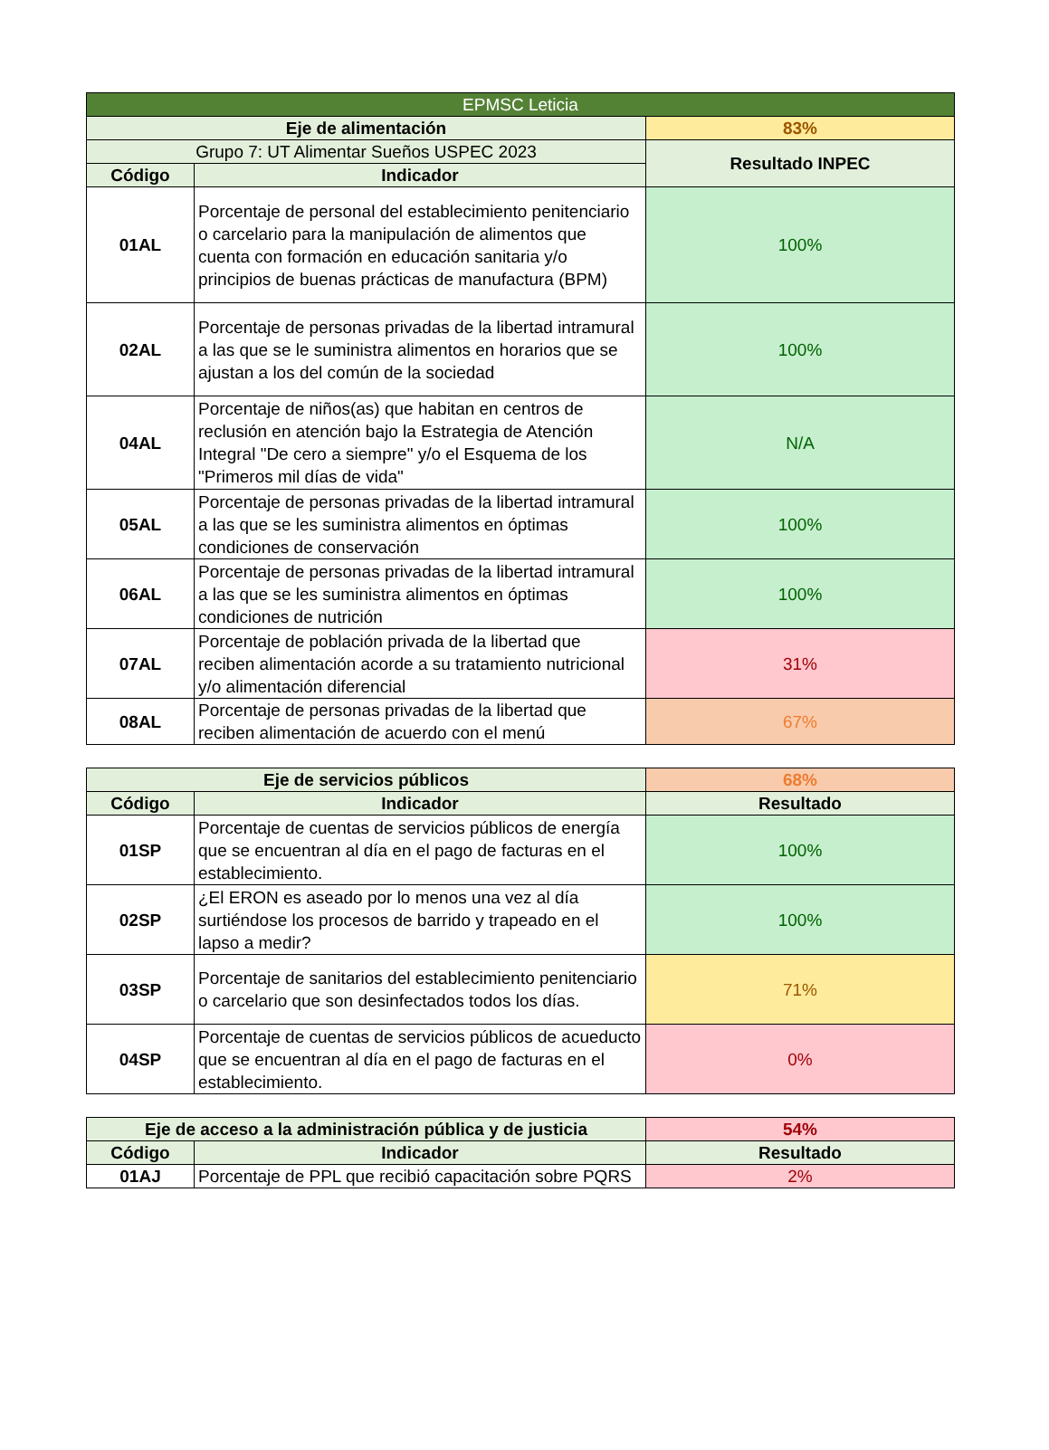| EPMSC Leticia | | |
| Eje de alimentación | | 83% |
| Grupo 7: UT Alimentar Sueños USPEC 2023 | | Resultado INPEC |
| Código | Indicador | |
| 01AL | Porcentaje de personal del establecimiento penitenciario o carcelario para la manipulación de alimentos que cuenta con formación en educación sanitaria y/o principios de buenas prácticas de manufactura (BPM) | 100% |
| 02AL | Porcentaje de personas privadas de la libertad intramural a las que se le suministra alimentos en horarios que se ajustan a los del común de la sociedad | 100% |
| 04AL | Porcentaje de niños(as) que habitan en centros de reclusión en atención bajo la Estrategia de Atención Integral "De cero a siempre" y/o el Esquema de los "Primeros mil días de vida" | N/A |
| 05AL | Porcentaje de personas privadas de la libertad intramural a las que se les suministra alimentos en óptimas condiciones de conservación | 100% |
| 06AL | Porcentaje de personas privadas de la libertad intramural a las que se les suministra alimentos en óptimas condiciones de nutrición | 100% |
| 07AL | Porcentaje de población privada de la libertad que reciben alimentación acorde a su tratamiento nutricional y/o alimentación diferencial | 31% |
| 08AL | Porcentaje de personas privadas de la libertad que reciben alimentación de acuerdo con el menú | 67% |
| Eje de servicios públicos | | 68% |
| Código | Indicador | Resultado |
| 01SP | Porcentaje de cuentas de servicios públicos de energía que se encuentran al día en el pago de facturas en el establecimiento. | 100% |
| 02SP | ¿El ERON es aseado por lo menos una vez al día surtiéndose los procesos de barrido y trapeado en el lapso a medir? | 100% |
| 03SP | Porcentaje de sanitarios del establecimiento penitenciario o carcelario que son desinfectados todos los días. | 71% |
| 04SP | Porcentaje de cuentas de servicios públicos de acueducto que se encuentran al día en el pago de facturas en el establecimiento. | 0% |
| Eje de acceso a la administración pública y de justicia | | 54% |
| Código | Indicador | Resultado |
| 01AJ | Porcentaje de PPL que recibió capacitación sobre PQRS | 2% |